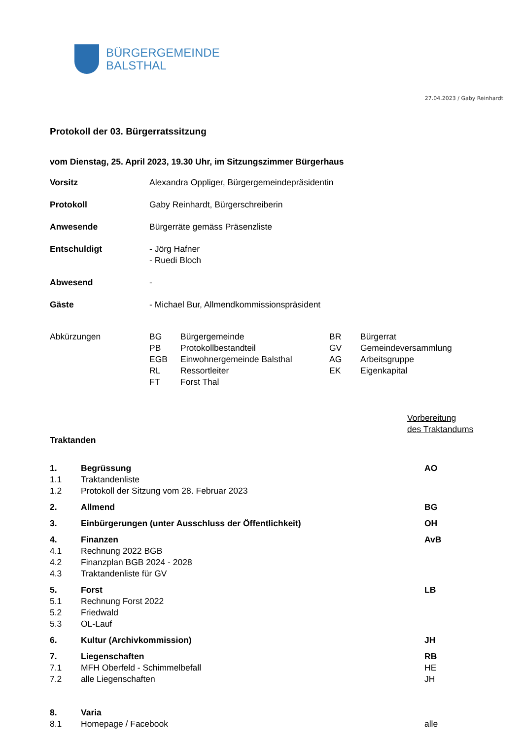BÜRGERGEMEINDE
BALSTHAL
27.04.2023 / Gaby Reinhardt
Protokoll der 03. Bürgerratssitzung
vom Dienstag, 25. April 2023, 19.30 Uhr, im Sitzungszimmer Bürgerhaus
| Vorsitz | Alexandra Oppliger, Bürgergemeindepräsidentin |
| Protokoll | Gaby Reinhardt, Bürgerschreiberin |
| Anwesende | Bürgerräte gemäss Präsenzliste |
| Entschuldigt | - Jörg Hafner - Ruedi Bloch |
| Abwesend | - |
| Gäste | - Michael Bur, Allmendkommissionspräsident |
| Abkürzungen | BG | Bürgergemeinde | BR | Bürgerrat |
| | PB | Protokollbestandteil | GV | Gemeindeversammlung |
| | EGB | Einwohnergemeinde Balsthal | AG | Arbeitsgruppe |
| | RL | Ressortleiter | EK | Eigenkapital |
| | FT | Forst Thal | | |
Vorbereitung
des Traktandums
Traktanden
| 1. | Begrüssung | AO |
| 1.1 | Traktandenliste | |
| 1.2 | Protokoll der Sitzung vom 28. Februar 2023 | |
| 2. | Allmend | BG |
| 3. | Einbürgerungen (unter Ausschluss der Öffentlichkeit) | OH |
| 4. | Finanzen | AvB |
| 4.1 | Rechnung 2022 BGB | |
| 4.2 | Finanzplan BGB 2024 - 2028 | |
| 4.3 | Traktandenliste für GV | |
| 5. | Forst | LB |
| 5.1 | Rechnung Forst 2022 | |
| 5.2 | Friedwald | |
| 5.3 | OL-Lauf | |
| 6. | Kultur (Archivkommission) | JH |
| 7. | Liegenschaften | RB |
| 7.1 | MFH Oberfeld - Schimmelbefall | HE |
| 7.2 | alle Liegenschaften | JH |
| 8. | Varia | |
| 8.1 | Homepage / Facebook | alle |